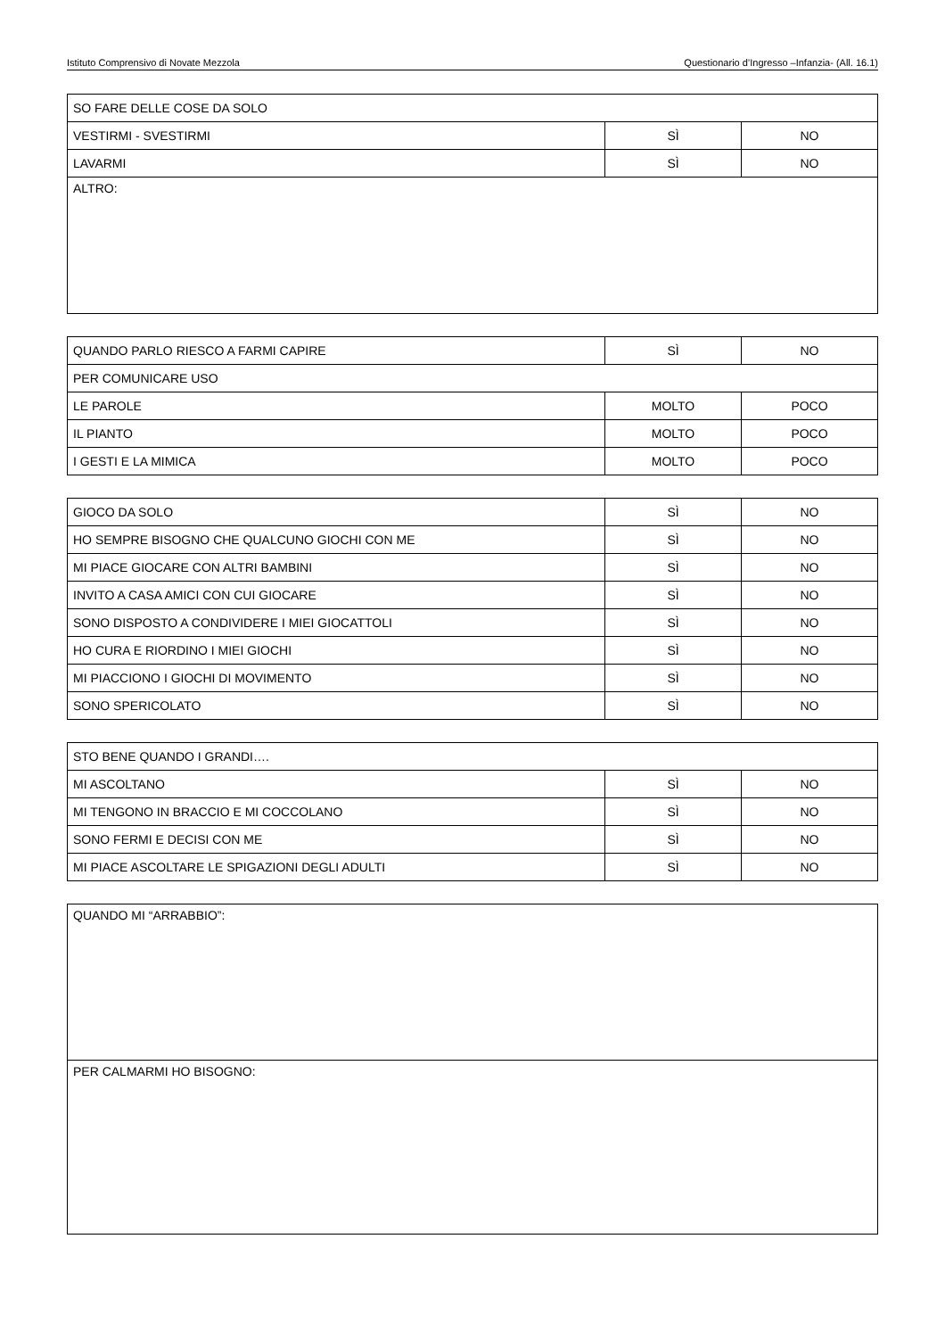Istituto Comprensivo di Novate Mezzola Questionario d’Ingresso –Infanzia- (All. 16.1)
| SO FARE DELLE COSE DA SOLO | | |
| VESTIRMI - SVESTIRMI | SÌ | NO |
| LAVARMI | SÌ | NO |
| ALTRO: | | |
| QUANDO PARLO RIESCO A FARMI CAPIRE | SÌ | NO |
| PER COMUNICARE USO | | |
| LE PAROLE | MOLTO | POCO |
| IL PIANTO | MOLTO | POCO |
| I GESTI E LA MIMICA | MOLTO | POCO |
| GIOCO DA SOLO | SÌ | NO |
| HO SEMPRE BISOGNO CHE QUALCUNO GIOCHI CON ME | SÌ | NO |
| MI PIACE GIOCARE CON ALTRI BAMBINI | SÌ | NO |
| INVITO A CASA AMICI CON CUI GIOCARE | SÌ | NO |
| SONO DISPOSTO A CONDIVIDERE I MIEI GIOCATTOLI | SÌ | NO |
| HO CURA E RIORDINO I MIEI GIOCHI | SÌ | NO |
| MI PIACCIONO I GIOCHI DI MOVIMENTO | SÌ | NO |
| SONO SPERICOLATO | SÌ | NO |
| STO BENE QUANDO I GRANDI…. | | |
| MI ASCOLTANO | SÌ | NO |
| MI TENGONO IN BRACCIO E MI COCCOLANO | SÌ | NO |
| SONO FERMI E DECISI CON ME | SÌ | NO |
| MI PIACE ASCOLTARE LE SPIGAZIONI DEGLI ADULTI | SÌ | NO |
| QUANDO MI “ARRABBIO”: |
| PER CALMARMI HO BISOGNO: |